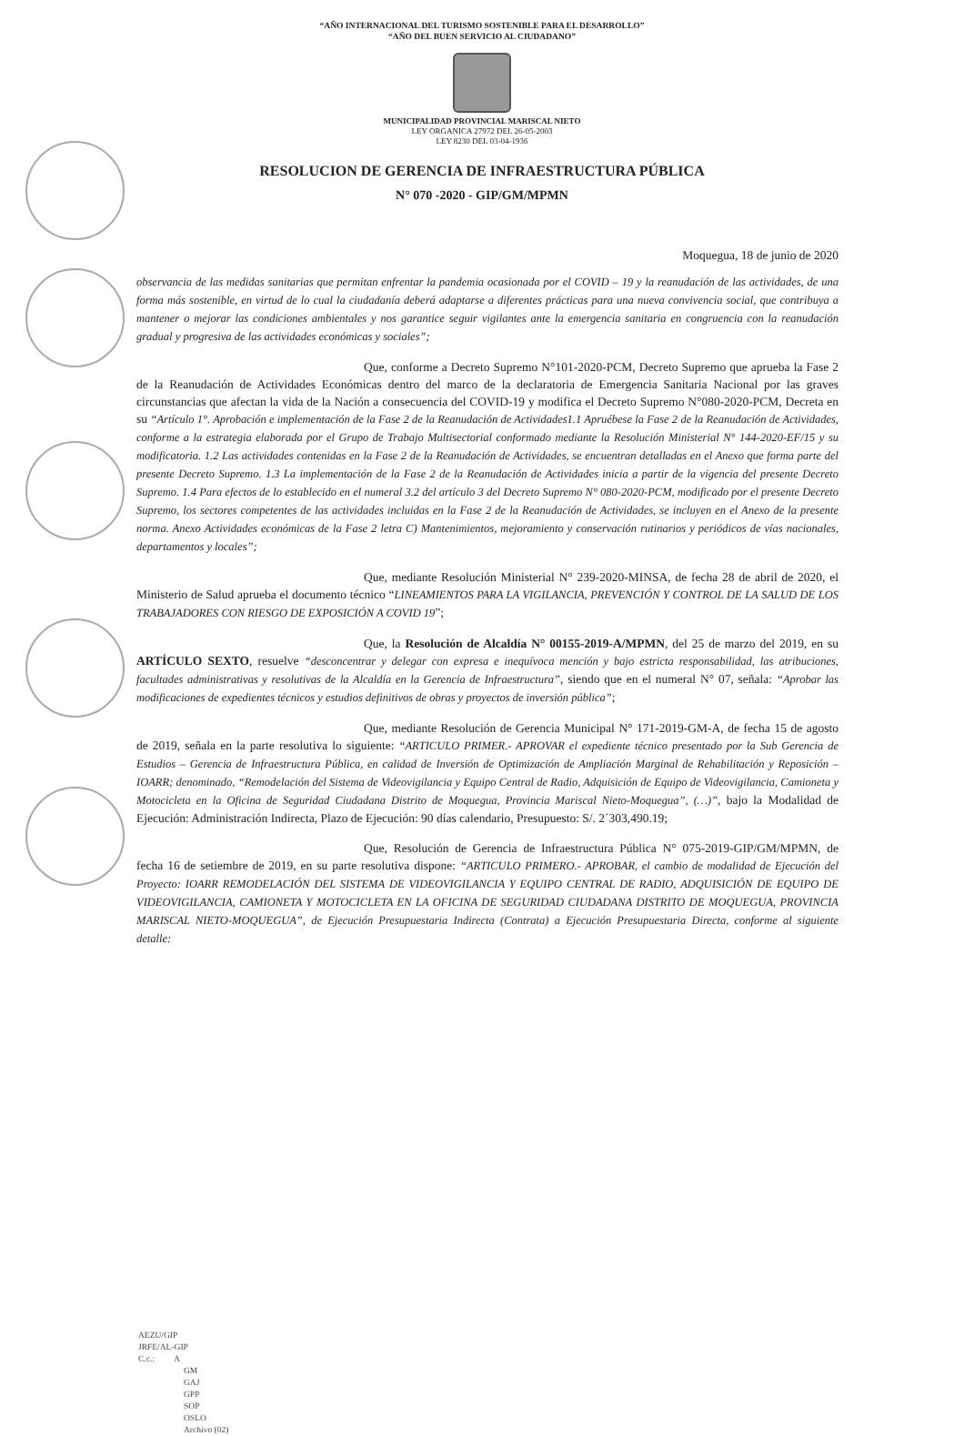“AÑO INTERNACIONAL DEL TURISMO SOSTENIBLE PARA EL DESARROLLO”
“AÑO DEL BUEN SERVICIO AL CIUDADANO”
MUNICIPALIDAD PROVINCIAL MARISCAL NIETO
LEY ORGANICA 27972 DEL 26-05-2003
LEY 8230 DEL 03-04-1936
RESOLUCION DE GERENCIA DE INFRAESTRUCTURA PÚBLICA
N° 070 -2020 - GIP/GM/MPMN
Moquegua, 18 de junio de 2020
observancia de las medidas sanitarias que permitan enfrentar la pandemia ocasionada por el COVID – 19 y la reanudación de las actividades, de una forma más sostenible, en virtud de lo cual la ciudadanía deberá adaptarse a diferentes prácticas para una nueva convivencia social, que contribuya a mantener o mejorar las condiciones ambientales y nos garantice seguir vigilantes ante la emergencia sanitaria en congruencia con la reanudación gradual y progresiva de las actividades económicas y sociales”;
Que, conforme a Decreto Supremo N°101-2020-PCM, Decreto Supremo que aprueba la Fase 2 de la Reanudación de Actividades Económicas dentro del marco de la declaratoria de Emergencia Sanitaria Nacional por las graves circunstancias que afectan la vida de la Nación a consecuencia del COVID-19 y modifica el Decreto Supremo N°080-2020-PCM, Decreta en su “Artículo 1°. Aprobación e implementación de la Fase 2 de la Reanudación de Actividades1.1 Apruébese la Fase 2 de la Reanudación de Actividades, conforme a la estrategia elaborada por el Grupo de Trabajo Multisectorial conformado mediante la Resolución Ministerial N° 144-2020-EF/15 y su modificatoria. 1.2 Las actividades contenidas en la Fase 2 de la Reanudación de Actividades, se encuentran detalladas en el Anexo que forma parte del presente Decreto Supremo. 1.3 La implementación de la Fase 2 de la Reanudación de Actividades inicia a partir de la vigencia del presente Decreto Supremo. 1.4 Para efectos de lo establecido en el numeral 3.2 del artículo 3 del Decreto Supremo N° 080-2020-PCM, modificado por el presente Decreto Supremo, los sectores competentes de las actividades incluidas en la Fase 2 de la Reanudación de Actividades, se incluyen en el Anexo de la presente norma. Anexo Actividades económicas de la Fase 2 letra C) Mantenimientos, mejoramiento y conservación rutinarios y periódicos de vías nacionales, departamentos y locales”;
Que, mediante Resolución Ministerial N° 239-2020-MINSA, de fecha 28 de abril de 2020, el Ministerio de Salud aprueba el documento técnico “LINEAMIENTOS PARA LA VIGILANCIA, PREVENCIÓN Y CONTROL DE LA SALUD DE LOS TRABAJADORES CON RIESGO DE EXPOSICIÓN A COVID 19”;
Que, la Resolución de Alcaldía N° 00155-2019-A/MPMN, del 25 de marzo del 2019, en su ARTÍCULO SEXTO, resuelve “desconcentrar y delegar con expresa e inequívoca mención y bajo estricta responsabilidad, las atribuciones, facultades administrativas y resolutivas de la Alcaldía en la Gerencia de Infraestructura”, siendo que en el numeral N° 07, señala: “Aprobar las modificaciones de expedientes técnicos y estudios definitivos de obras y proyectos de inversión pública”;
Que, mediante Resolución de Gerencia Municipal N° 171-2019-GM-A, de fecha 15 de agosto de 2019, señala en la parte resolutiva lo siguiente: “ARTICULO PRIMER.- APROVAR el expediente técnico presentado por la Sub Gerencia de Estudios – Gerencia de Infraestructura Pública, en calidad de Inversión de Optimización de Ampliación Marginal de Rehabilitación y Reposición – IOARR; denominado, “Remodelación del Sistema de Videovigilancia y Equipo Central de Radio, Adquisición de Equipo de Videovigilancia, Camioneta y Motocicleta en la Oficina de Seguridad Ciudadana Distrito de Moquegua, Provincia Mariscal Nieto-Moquegua”, (…)”, bajo la Modalidad de Ejecución: Administración Indirecta, Plazo de Ejecución: 90 días calendario, Presupuesto: S/. 2´303,490.19;
Que, Resolución de Gerencia de Infraestructura Pública N° 075-2019-GIP/GM/MPMN, de fecha 16 de setiembre de 2019, en su parte resolutiva dispone: “ARTICULO PRIMERO.- APROBAR, el cambio de modalidad de Ejecución del Proyecto: IOARR REMODELACIÓN DEL SISTEMA DE VIDEOVIGILANCIA Y EQUIPO CENTRAL DE RADIO, ADQUISICIÓN DE EQUIPO DE VIDEOVIGILANCIA, CAMIONETA Y MOTOCICLETA EN LA OFICINA DE SEGURIDAD CIUDADANA DISTRITO DE MOQUEGUA, PROVINCIA MARISCAL NIETO-MOQUEGUA”, de Ejecución Presupuestaria Indirecta (Contrata) a Ejecución Presupuestaria Directa, conforme al siguiente detalle:
AEZU/GIP
JRFE/AL-GIP
C.c.: A
GM
GAJ
GPP
SOP
OSLO
Archivo (02)